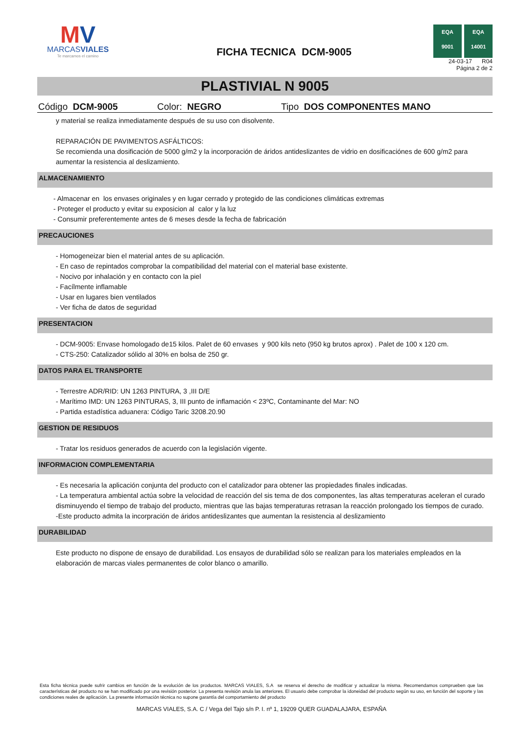MV
MARCASVIALES
Te marcamos el camino
FICHA TECNICA DCM-9005
EQA
9001
EQA
14001
24-03-17 R04
Página 2 de 2
PLASTIVIAL N 9005
Código DCM-9005 Color: NEGRO Tipo DOS COMPONENTES MANO
y material se realiza inmediatamente después de su uso con disolvente.
REPARACIÓN DE PAVIMENTOS ASFÁLTICOS:
Se recomienda una dosificación de 5000 g/m2 y la incorporación de áridos antideslizantes de vidrio en dosificaciónes de 600 g/m2 para aumentar la resistencia al deslizamiento.
ALMACENAMIENTO
- Almacenar en los envases originales y en lugar cerrado y protegido de las condiciones climáticas extremas
- Proteger el producto y evitar su exposicion al calor y la luz
- Consumir preferentemente antes de 6 meses desde la fecha de fabricación
PRECAUCIONES
- Homogeneizar bien el material antes de su aplicación.
- En caso de repintados comprobar la compatibilidad del material con el material base existente.
- Nocivo por inhalación y en contacto con la piel
- Facílmente inflamable
- Usar en lugares bien ventilados
- Ver ficha de datos de seguridad
PRESENTACION
- DCM-9005: Envase homologado de15 kilos. Palet de 60 envases y 900 kils neto (950 kg brutos aprox) . Palet de 100 x 120 cm.
- CTS-250: Catalizador sólido al 30% en bolsa de 250 gr.
DATOS PARA EL TRANSPORTE
- Terrestre ADR/RID: UN 1263 PINTURA, 3 ,III D/E
- Marítimo IMD: UN 1263 PINTURAS, 3, III punto de inflamación < 23ºC, Contaminante del Mar: NO
- Partida estadística aduanera: Código Taric 3208.20.90
GESTION DE RESIDUOS
- Tratar los residuos generados de acuerdo con la legislación vigente.
INFORMACION COMPLEMENTARIA
- Es necesaria la aplicación conjunta del producto con el catalizador para obtener las propiedades finales indicadas.
- La temperatura ambiental actúa sobre la velocidad de reacción del sis tema de dos componentes, las altas temperaturas aceleran el curado disminuyendo el tiempo de trabajo del producto, mientras que las bajas temperaturas retrasan la reacción prolongado los tiempos de curado.
-Este producto admita la incorpración de áridos antideslizantes que aumentan la resistencia al deslizamiento
DURABILIDAD
Este producto no dispone de ensayo de durabilidad. Los ensayos de durabilidad sólo se realizan para los materiales empleados en la elaboración de marcas viales permanentes de color blanco o amarillo.
Esta ficha técnica puede sufrir cambios en función de la evolución de los productos. MARCAS VIALES, S.A se reserva el derecho de modificar y actualizar la misma. Recomendamos comprueben que las características del producto no se han modificado por una revisión posterior. La presenta revisión anula las anteriores. El usuario debe comprobar la idoneidad del producto según su uso, en función del soporte y las condiciones reales de aplicación. La presente información técnica no supone garantía del comportamiento del producto
MARCAS VIALES, S.A. C / Vega del Tajo s/n P. I. nº 1, 19209 QUER GUADALAJARA, ESPAÑA